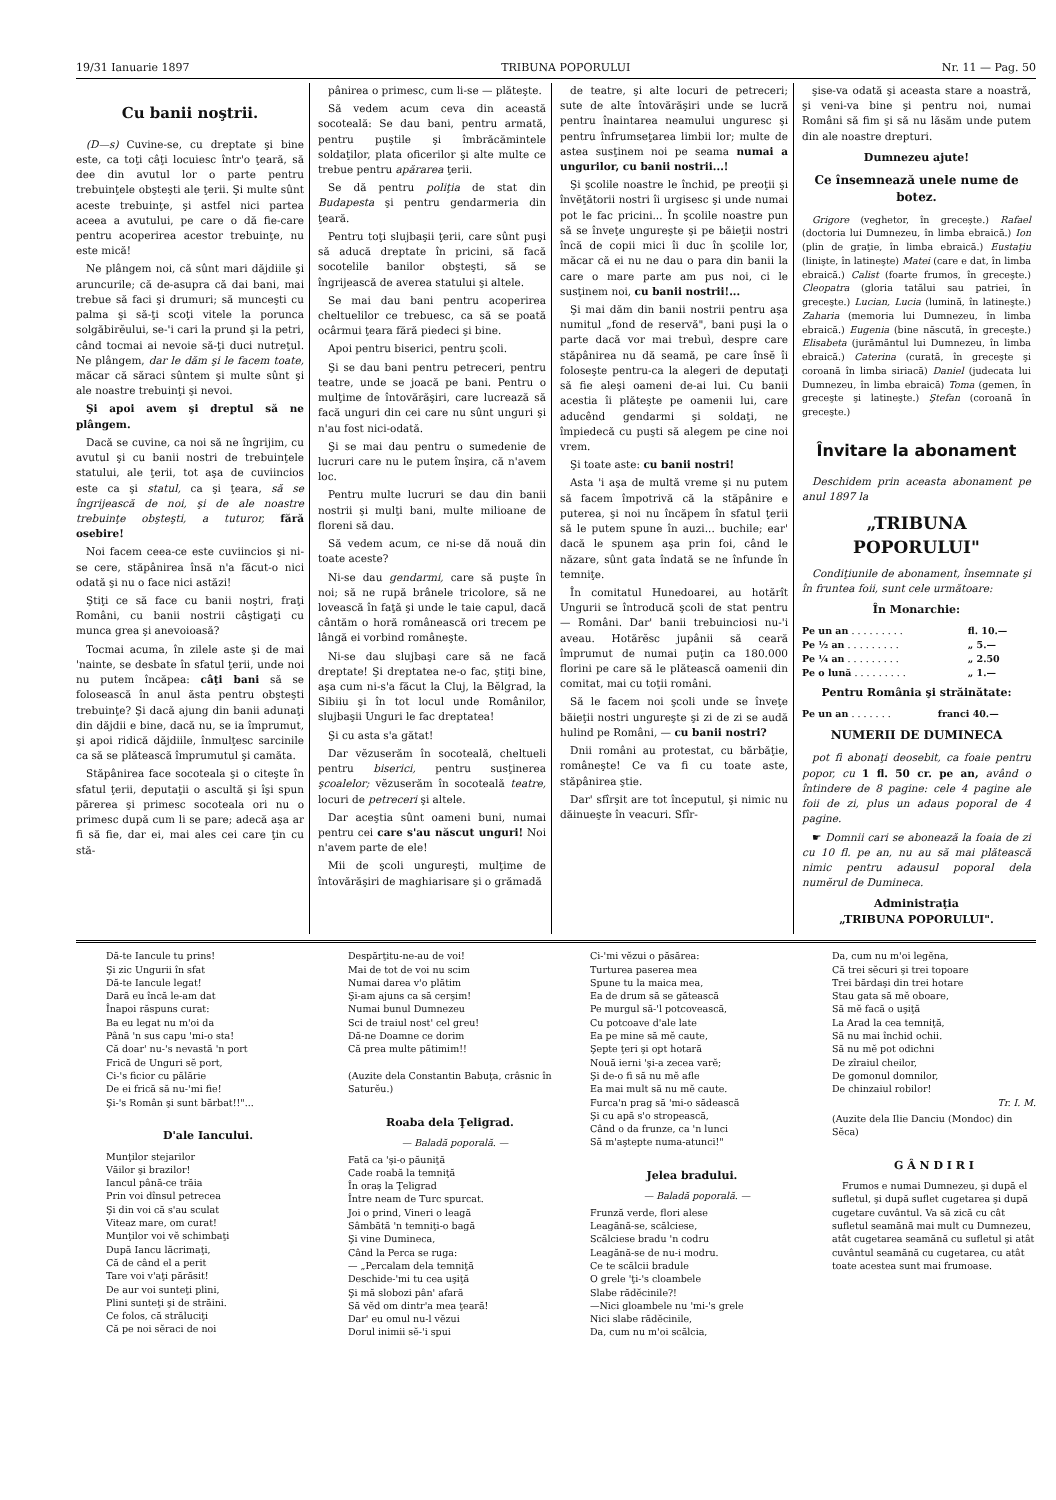19/31 Ianuarie 1897 TRIBUNA POPORULUI Nr. 11 — Pag. 50
Cu banii noştrii.
(D—s) Cuvine-se, cu dreptate şi bine este, ca toţi câţi locuiesc într'o ţeară, să dee din avutul lor o parte pentru trebuinţele obşteşti ale ţerii. Şi multe sûnt aceste trebuinţe, şi astfel nici partea aceea a avutului, pe care o dă fie-care pentru acoperirea acestor trebuinţe, nu este mică!
Ne plângem noi, că sûnt mari dăjdiile şi aruncurile; că de-asupra că dai bani, mai trebue să faci şi drumuri; să munceşti cu palma şi să-ţi scoţi vitele la porunca solgăbirĕului, se-'i cari la prund şi la petri, când tocmai ai nevoie să-ţi duci nutreţul. Ne plângem, dar le dăm şi le facem toate, măcar că săraci sûntem şi multe sûnt şi ale noastre trebuinţi şi nevoi.
Şi apoi avem şi dreptul să ne plângem.
Dacă se cuvine, ca noi să ne îngrijim, cu avutul şi cu banii nostri de trebuinţele statului, ale ţerii, tot aşa de cuviincios este ca şi statul, ca şi ţeara, să se îngrijească de noi, şi de ale noastre trebuinţe obşteşti, a tuturor, fără osebire!
Noi facem ceea-ce este cuviincios şi ni-se cere, stăpânirea însă n'a făcut-o nici odată şi nu o face nici astăzi!
Ştiţi ce să face cu banii noştri, fraţi Români, cu banii nostrii câştigaţi cu munca grea şi anevoioasă?
Tocmai acuma, în zilele aste şi de mai 'nainte, se desbate în sfatul ţerii, unde noi nu putem încăpea: câţi bani să se folosească în anul ăsta pentru obşteşti trebuinţe? Şi dacă ajung din banii adunaţi din dăjdii e bine, dacă nu, se ia împrumut, şi apoi ridică dăjdiile, înmulţesc sarcinile ca să se plătească împrumutul şi camăta.
Stăpânirea face socoteala şi o citeşte în sfatul ţerii, deputaţii o ascultă şi îşi spun părerea şi primesc socoteala ori nu o primesc după cum li se pare; adecă aşa ar fi să fie, dar ei, mai ales cei care ţin cu stă-
pânirea o primesc, cum li-se — plăteşte.
Să vedem acum ceva din această socoteală: Se dau bani, pentru armată, pentru puştile şi îmbrăcămintele soldaţilor, plata oficerilor şi alte multe ce trebue pentru apărarea ţerii.
Se dă pentru poliţia de stat din Budapesta şi pentru gendarmeria din ţeară.
Pentru toţi slujbaşii ţerii, care sûnt puşi să aducă dreptate în pricini, să facă socotelile banilor obşteşti, să se îngrijească de averea statului şi altele.
Se mai dau bani pentru acoperirea cheltuelilor ce trebuesc, ca să se poată ocârmui ţeara fără piedeci şi bine.
Apoi pentru biserici, pentru şcoli.
Şi se dau bani pentru petreceri, pentru teatre, unde se joacă pe bani. Pentru o mulţime de întovărăşiri, care lucrează să facă unguri din cei care nu sûnt unguri şi n'au fost nici-odată.
Şi se mai dau pentru o sumedenie de lucruri care nu le putem înşira, că n'avem loc.
Pentru multe lucruri se dau din banii nostrii şi mulţi bani, multe milioane de floreni să dau.
Să vedem acum, ce ni-se dă nouă din toate aceste?
Ni-se dau gendarmi, care să puşte în noi; să ne rupă brânele tricolore, să ne lovească în faţă şi unde le taie capul, dacă cântăm o horă românească ori trecem pe lângă ei vorbind româneşte.
Ni-se dau slujbaşi care să ne facă dreptate! Şi dreptatea ne-o fac, ştiţi bine, aşa cum ni-s'a făcut la Cluj, la Bĕlgrad, la Sibiiu şi în tot locul unde Românilor, slujbaşii Unguri le fac dreptatea!
Şi cu asta s'a gătat!
Dar vĕzuserăm în socoteală, cheltueli pentru biserici, pentru susţinerea şcoalelor; vĕzuserăm în socoteală teatre, locuri de petreceri şi altele.
Dar aceştia sûnt oameni buni, numai pentru cei care s'au născut unguri! Noi n'avem parte de ele!
Mii de şcoli ungureşti, mulţime de întovărăşiri de maghiarisare şi o grămadă
de teatre, şi alte locuri de petreceri; sute de alte întovărăşiri unde se lucră pentru înaintarea neamului unguresc şi pentru înfrumseţarea limbii lor; multe de astea susţinem noi pe seama numai a ungurilor, cu banii nostrii...!
Şi şcolile noastre le închid, pe preoţii şi învĕţătorii nostri îi urgisesc şi unde numai pot le fac pricini... În şcolile noastre pun să se înveţe ungureşte şi pe băieţii nostri încă de copii mici îi duc în şcolile lor, măcar că ei nu ne dau o para din banii la care o mare parte am pus noi, ci le susţinem noi, cu banii nostrii!...
Şi mai dăm din banii nostrii pentru aşa numitul „fond de reservă", bani puşi la o parte dacă vor mai trebuì, despre care stăpânirea nu dă seamă, pe care însĕ îi foloseşte pentru-ca la alegeri de deputaţi să fie aleşi oameni de-ai lui. Cu banii acestia îi plăteşte pe oamenii lui, care aducênd gendarmi şi soldaţi, ne împiedecă cu puşti să alegem pe cine noi vrem.
Şi toate aste: cu banii nostri!
Asta 'i aşa de multă vreme şi nu putem să facem împotrivă că la stăpânire e puterea, şi noi nu încăpem în sfatul ţerii să le putem spune în auzi... buchile; ear' dacă le spunem aşa prin foi, când le năzare, sûnt gata îndată se ne înfunde în temniţe.
În comitatul Hunedoarei, au hotărît Ungurii se întroducă şcoli de stat pentru — Români. Dar' banii trebuinciosi nu-'i aveau. Hotărĕsc jupânii să ceară împrumut de numai puţin ca 180.000 florini pe care să le plătească oamenii din comitat, mai cu toţii români.
Să le facem noi şcoli unde se înveţe băieţii nostri ungureşte şi zi de zi se audă hulind pe Români, — cu banii nostri?
Dnii români au protestat, cu bărbăţie, româneşte! Ce va fi cu toate aste, stăpânirea ştie.
Dar' sfîrşit are tot începutul, şi nimic nu dăinueşte în veacuri. Sfîr-
şise-va odată şi aceasta stare a noastră, şi veni-va bine şi pentru noi, numai Români să fim şi să nu lăsăm unde putem din ale noastre drepturi.
Dumnezeu ajute!
Ce însemnează unele nume de botez.
Grigore (veghetor, în greceşte.) Rafael (doctoria lui Dumnezeu, în limba ebraică.) Ion (plin de graţie, în limba ebraică.) Eustaţiu (linişte, în latineşte) Matei (care e dat, în limba ebraică.) Calist (foarte frumos, în greceşte.) Cleopatra (gloria tatălui sau patriei, în greceşte.) Lucian, Lucia (lumină, în latineşte.) Zaharia (memoria lui Dumnezeu, în limba ebraică.) Eugenia (bine născută, în greceşte.) Elisabeta (jurămăntul lui Dumnezeu, în limba ebraică.) Caterina (curată, în greceşte şi coroană în limba siriacă) Daniel (judecata lui Dumnezeu, în limba ebraică) Toma (gemen, în greceşte şi latineşte.) Ştefan (coroană în greceşte.)
Învitare la abonament
Deschidem prin aceasta abonament pe anul 1897 la
„TRIBUNA POPORULUI"
Condiţiunile de abonament, însemnate şi în fruntea foii, sunt cele următoare:
În Monarchie:
| Pe un an . . . . . . . . . | fl. 10.— |
| Pe ½ an . . . . . . . . . | „ 5.— |
| Pe ¼ an . . . . . . . . . | „ 2.50 |
| Pe o lună . . . . . . . . . | „ 1.— |
Pentru România şi străinătate:
| Pe un an . . . . . . . | franci 40.— |
NUMERII DE DUMINECA
pot fi abonaţi deosebit, ca foaie pentru popor, cu 1 fl. 50 cr. pe an, având o întindere de 8 pagine: cele 4 pagine ale foii de zi, plus un adaus poporal de 4 pagine.
☛ Domnii cari se abonează la foaia de zi cu 10 fl. pe an, nu au să mai plătească nimic pentru adausul poporal dela numĕrul de Dumineca.
Administraţia
„TRIBUNA POPORULUI".
Dă-te Iancule tu prins!
Şi zic Ungurii în sfat
Dă-te Iancule legat!
Dară eu încă le-am dat
Înapoi răspuns curat:
Ba eu legat nu m'oi da
Până 'n sus capu 'mi-o sta!
Că doar' nu-'s nevastă 'n port
Frică de Unguri sĕ port,
Ci-'s ficior cu pălărie
De ei frică să nu-'mi fie!
Şi-'s Român şi sunt bărbat!!"...
D'ale Iancului.
Munţilor stejarilor
Văilor şi brazilor!
Iancul până-ce trăia
Prin voi dînsul petrecea
Şi din voi că s'au sculat
Viteaz mare, om curat!
Munţilor voi vĕ schimbaţi
După Iancu lăcrimaţi,
Că de când el a perit
Tare voi v'aţi părăsit!
De aur voi sunteţi plini,
Plini sunteţi şi de străini.
Ce folos, că străluciţi
Că pe noi sĕraci de noi
Despărţitu-ne-au de voi!
Mai de tot de voi nu scim
Numai darea v'o plătim
Şi-am ajuns ca să cerşim!
Numai bunul Dumnezeu
Sci de traiul nost' cel greu!
Dă-ne Doamne ce dorim
Că prea multe pătimim!!
(Auzite dela Constantin Babuţa, crâsnic în Saturĕu.)
Roaba dela Ţeligrad.
— Baladă poporală. —
Fată ca 'şi-o păuniţă
Cade roabă la temniţă
În oraş la Ţeligrad
Între neam de Turc spurcat.
Joi o prind, Vineri o leagă
Sâmbătă 'n temniţi-o bagă
Şi vine Dumineca,
Când la Perca se ruga:
— „Percalam dela temniţă
Deschide-'mi tu cea uşiţă
Şi mă slobozi pân' afară
Să vĕd om dintr'a mea ţeară!
Dar' eu omul nu-l vĕzui
Dorul inimii sĕ-'i spui
Ci-'mi vĕzui o păsărea:
Turturea paserea mea
Spune tu la maica mea,
Ea de drum să se gătească
Pe murgul să-'l potcovească,
Cu potcoave d'ale late
Ea pe mine să mĕ caute,
Şepte ţeri şi opt hotară
Nouă ierni 'şi-a zecea varĕ;
Şi de-o fi să nu mĕ afle
Ea mai mult să nu mĕ caute.
Furca'n prag să 'mi-o sădească
Şi cu apă s'o stropească,
Când o da frunze, ca 'n lunci
Să m'aştepte numa-atunci!"
Jelea bradului.
— Baladă poporală. —
Frunză verde, flori alese
Leagănă-se, scălciese,
Scălciese bradu 'n codru
Leagănă-se de nu-i modru.
Ce te scălcii bradule
O grele 'ţi-'s cloambele
Slabe rădĕcinile?!
—Nici gloambele nu 'mi-'s grele
Nici slabe rădĕcinile,
Da, cum nu m'oi scălcia,
Da, cum nu m'oi legĕna,
Că trei sĕcuri şi trei topoare
Trei bărdaşi din trei hotare
Stau gata să mĕ oboare,
Să mĕ facă o uşiţă
La Arad la cea temniţă,
Să nu mai închid ochii.
Să nu mĕ pot odichni
De zîraiul cheilor,
De gomonul domnilor,
De chinzaiul robilor!
Tr. I. M.
(Auzite dela Ilie Danciu (Mondoc) din Sĕca)
G Â N D I R I
Frumos e numai Dumnezeu, şi după el sufletul, şi după suflet cugetarea şi după cugetare cuvântul. Va să zică cu cât sufletul seamănă mai mult cu Dumnezeu, atât cugetarea seamănă cu sufletul şi atât cuvântul seamănă cu cugetarea, cu atât toate acestea sunt mai frumoase.